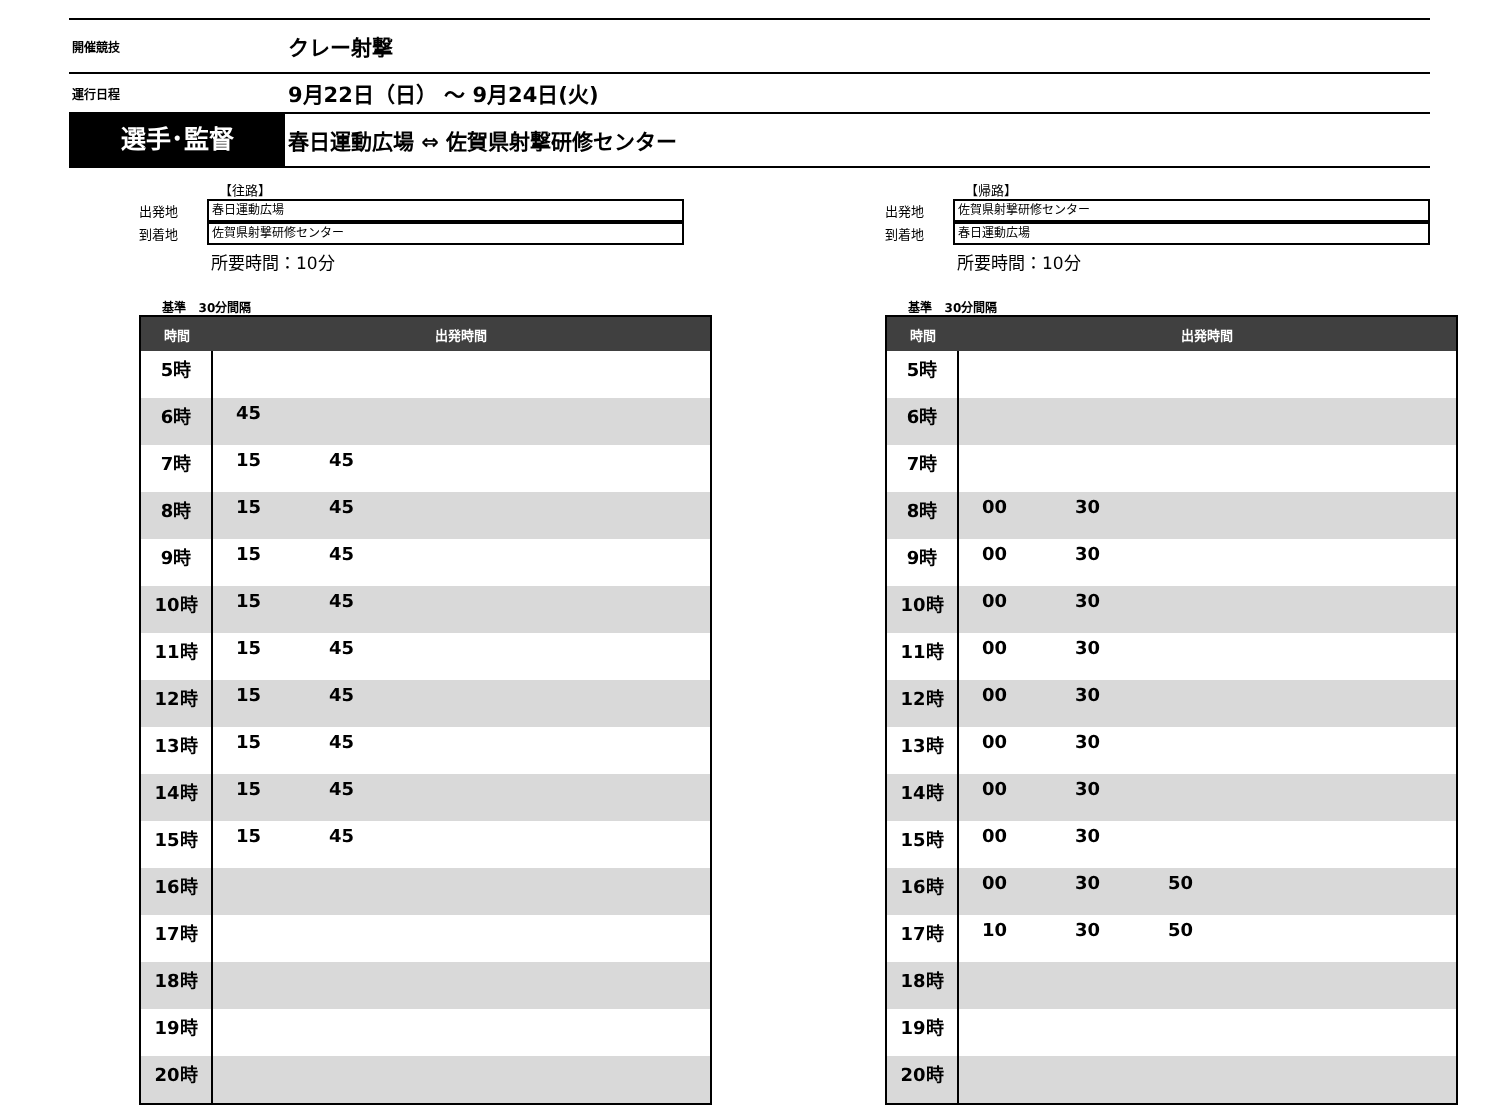開催競技
クレー射撃
運行日程
9月22日（日） ～ 9月24日(火)
選手･監督
春日運動広場 ⇔ 佐賀県射撃研修センター
【往路】
出発地
春日運動広場
到着地
佐賀県射撃研修センター
所要時間：10分
基準 30分間隔
| 時間 | 出発時間 |
| --- | --- |
| 5時 | |
| 6時 | 45 |
| 7時 | 15 45 |
| 8時 | 15 45 |
| 9時 | 15 45 |
| 10時 | 15 45 |
| 11時 | 15 45 |
| 12時 | 15 45 |
| 13時 | 15 45 |
| 14時 | 15 45 |
| 15時 | 15 45 |
| 16時 | |
| 17時 | |
| 18時 | |
| 19時 | |
| 20時 | |
【帰路】
出発地
佐賀県射撃研修センター
到着地
春日運動広場
所要時間：10分
基準 30分間隔
| 時間 | 出発時間 |
| --- | --- |
| 5時 | |
| 6時 | |
| 7時 | |
| 8時 | 00 30 |
| 9時 | 00 30 |
| 10時 | 00 30 |
| 11時 | 00 30 |
| 12時 | 00 30 |
| 13時 | 00 30 |
| 14時 | 00 30 |
| 15時 | 00 30 |
| 16時 | 00 30 50 |
| 17時 | 10 30 50 |
| 18時 | |
| 19時 | |
| 20時 | |